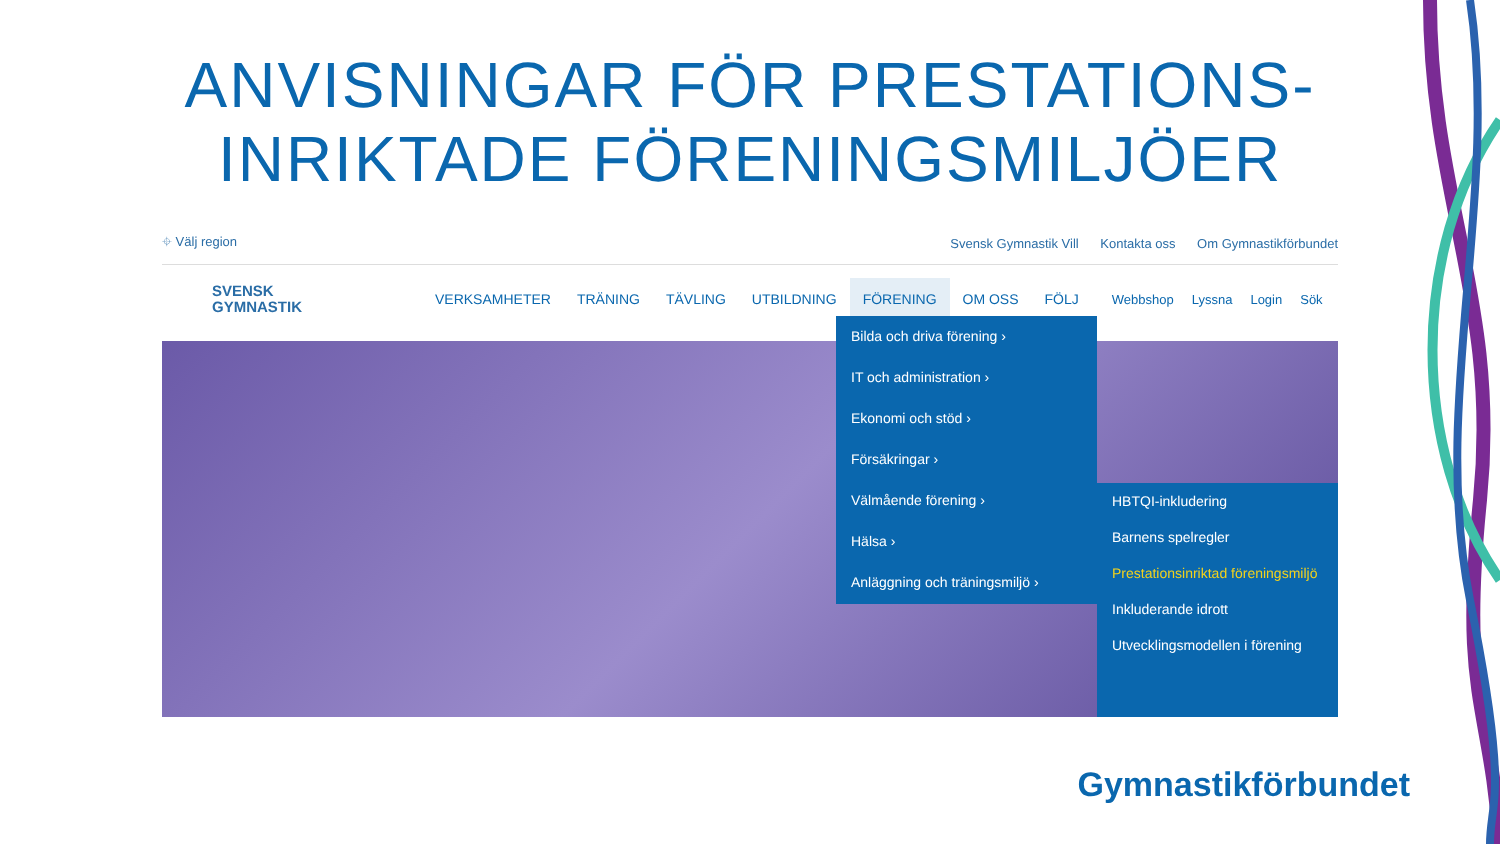ANVISNINGAR FÖR PRESTATIONS-
INRIKTADE FÖRENINGSMILJÖER
⌖ Välj region
Svensk Gymnastik Vill Kontakta oss Om Gymnastikförbundet
SVENSK
GYMNASTIK
VERKSAMHETER TRÄNING TÄVLING UTBILDNING FÖRENING OM OSS FÖLJ
Webbshop Lyssna Login Sök
Bilda och driva förening ›
IT och administration ›
Ekonomi och stöd ›
Försäkringar ›
Välmående förening ›
Hälsa ›
Anläggning och träningsmiljö ›
HBTQI-inkludering
Barnens spelregler
Prestationsinriktad föreningsmiljö
Inkluderande idrott
Utvecklingsmodellen i förening
Gymnastikförbundet